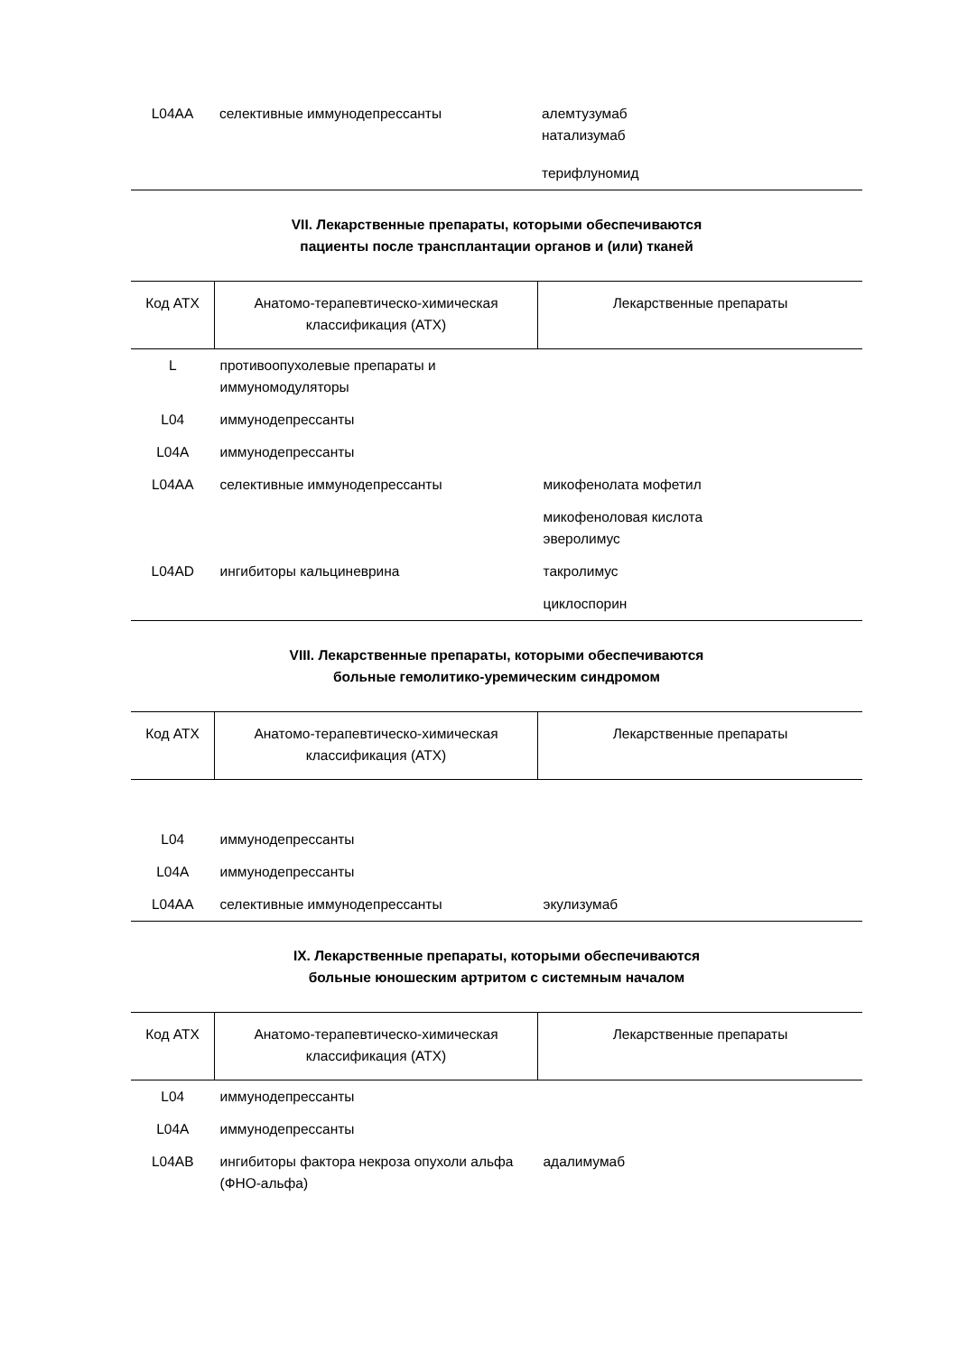| L04AA | селективные иммунодепрессанты | алемтузумаб натализумаб терифлуномид |
VII. Лекарственные препараты, которыми обеспечиваются
пациенты после трансплантации органов и (или) тканей
| Код АТХ | Анатомо-терапевтическо-химическая классификация (АТХ) | Лекарственные препараты |
| --- | --- | --- |
| L | противоопухолевые препараты и иммуномодуляторы | |
| L04 | иммунодепрессанты | |
| L04A | иммунодепрессанты | |
| L04AA | селективные иммунодепрессанты | микофенолата мофетил |
| | | микофеноловая кислота эверолимус |
| L04AD | ингибиторы кальциневрина | такролимус |
| | | циклоспорин |
VIII. Лекарственные препараты, которыми обеспечиваются
больные гемолитико-уремическим синдромом
| Код АТХ | Анатомо-терапевтическо-химическая классификация (АТХ) | Лекарственные препараты |
| --- | --- | --- |
| L04 | иммунодепрессанты | |
| L04A | иммунодепрессанты | |
| L04AA | селективные иммунодепрессанты | экулизумаб |
IX. Лекарственные препараты, которыми обеспечиваются
больные юношеским артритом с системным началом
| Код АТХ | Анатомо-терапевтическо-химическая классификация (АТХ) | Лекарственные препараты |
| --- | --- | --- |
| L04 | иммунодепрессанты | |
| L04A | иммунодепрессанты | |
| L04AB | ингибиторы фактора некроза опухоли альфа (ФНО-альфа) | адалимумаб |